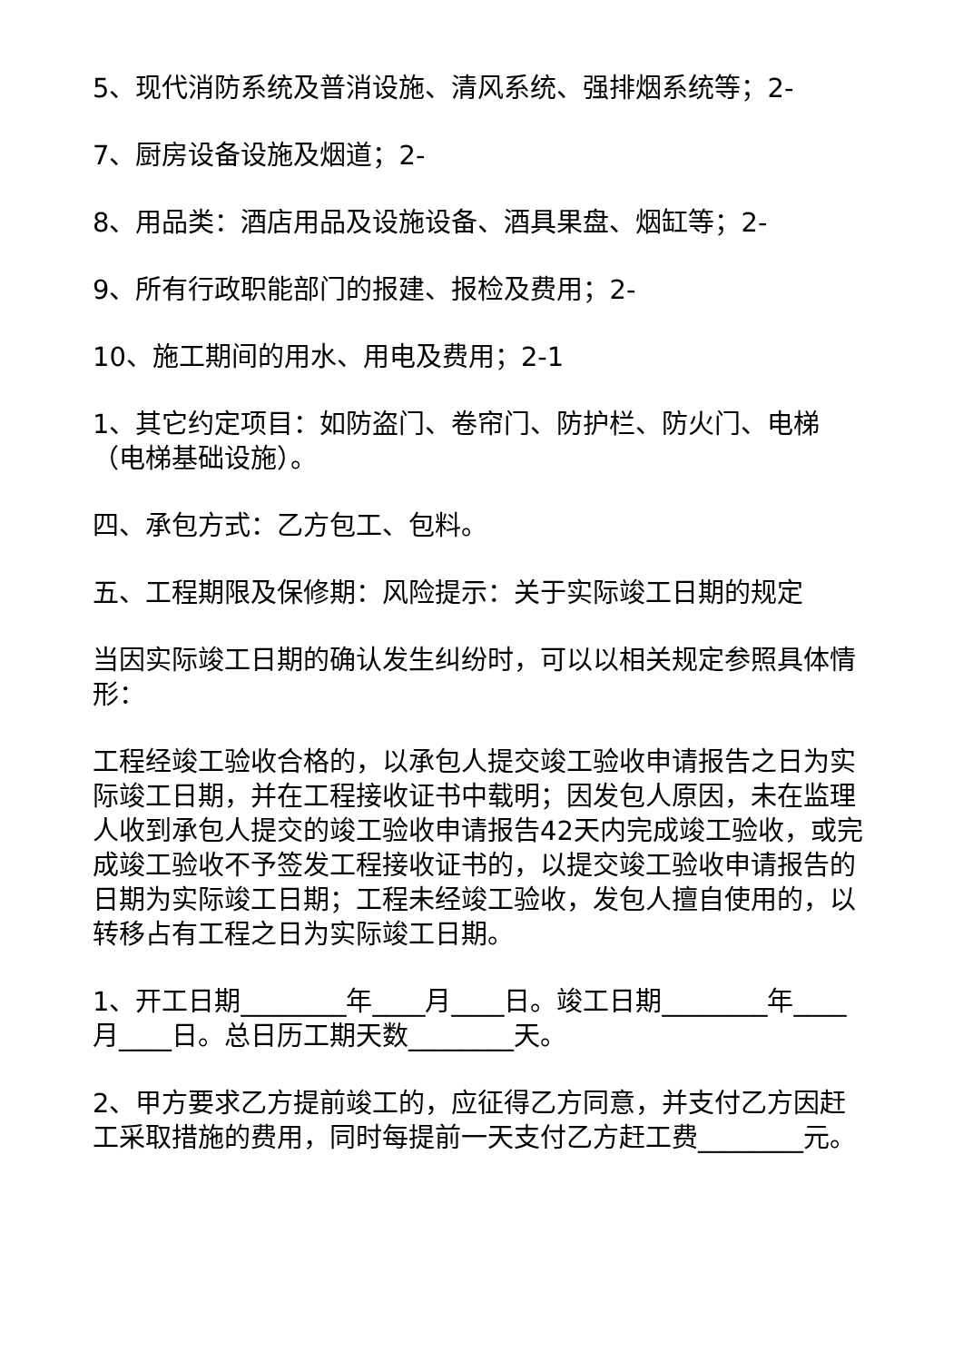5、现代消防系统及普消设施、清风系统、强排烟系统等；2-
7、厨房设备设施及烟道；2-
8、用品类：酒店用品及设施设备、酒具果盘、烟缸等；2-
9、所有行政职能部门的报建、报检及费用；2-
10、施工期间的用水、用电及费用；2-1
1、其它约定项目：如防盗门、卷帘门、防护栏、防火门、电梯（电梯基础设施）。
四、承包方式：乙方包工、包料。
五、工程期限及保修期：风险提示：关于实际竣工日期的规定
当因实际竣工日期的确认发生纠纷时，可以以相关规定参照具体情形：
工程经竣工验收合格的，以承包人提交竣工验收申请报告之日为实际竣工日期，并在工程接收证书中载明；因发包人原因，未在监理人收到承包人提交的竣工验收申请报告42天内完成竣工验收，或完成竣工验收不予签发工程接收证书的，以提交竣工验收申请报告的日期为实际竣工日期；工程未经竣工验收，发包人擅自使用的，以转移占有工程之日为实际竣工日期。
1、开工日期________年____月____日。竣工日期________年____月____日。总日历工期天数________天。
2、甲方要求乙方提前竣工的，应征得乙方同意，并支付乙方因赶工采取措施的费用，同时每提前一天支付乙方赶工费________元。